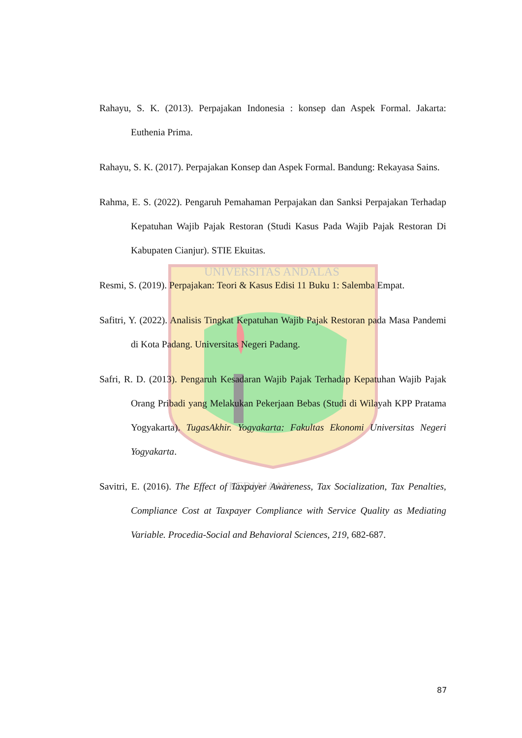UNIVERSITAS ANDALAS
KEDJAJAAN
Rahayu, S. K. (2013). Perpajakan Indonesia : konsep dan Aspek Formal. Jakarta: Euthenia Prima.
Rahayu, S. K. (2017). Perpajakan Konsep dan Aspek Formal. Bandung: Rekayasa Sains.
Rahma, E. S. (2022). Pengaruh Pemahaman Perpajakan dan Sanksi Perpajakan Terhadap Kepatuhan Wajib Pajak Restoran (Studi Kasus Pada Wajib Pajak Restoran Di Kabupaten Cianjur). STIE Ekuitas.
Resmi, S. (2019). Perpajakan: Teori & Kasus Edisi 11 Buku 1: Salemba Empat.
Safitri, Y. (2022). Analisis Tingkat Kepatuhan Wajib Pajak Restoran pada Masa Pandemi di Kota Padang. Universitas Negeri Padang.
Safri, R. D. (2013). Pengaruh Kesadaran Wajib Pajak Terhadap Kepatuhan Wajib Pajak Orang Pribadi yang Melakukan Pekerjaan Bebas (Studi di Wilayah KPP Pratama Yogyakarta). TugasAkhir. Yogyakarta: Fakultas Ekonomi Universitas Negeri Yogyakarta.
Savitri, E. (2016). The Effect of Taxpayer Awareness, Tax Socialization, Tax Penalties, Compliance Cost at Taxpayer Compliance with Service Quality as Mediating Variable. Procedia-Social and Behavioral Sciences, 219, 682-687.
87